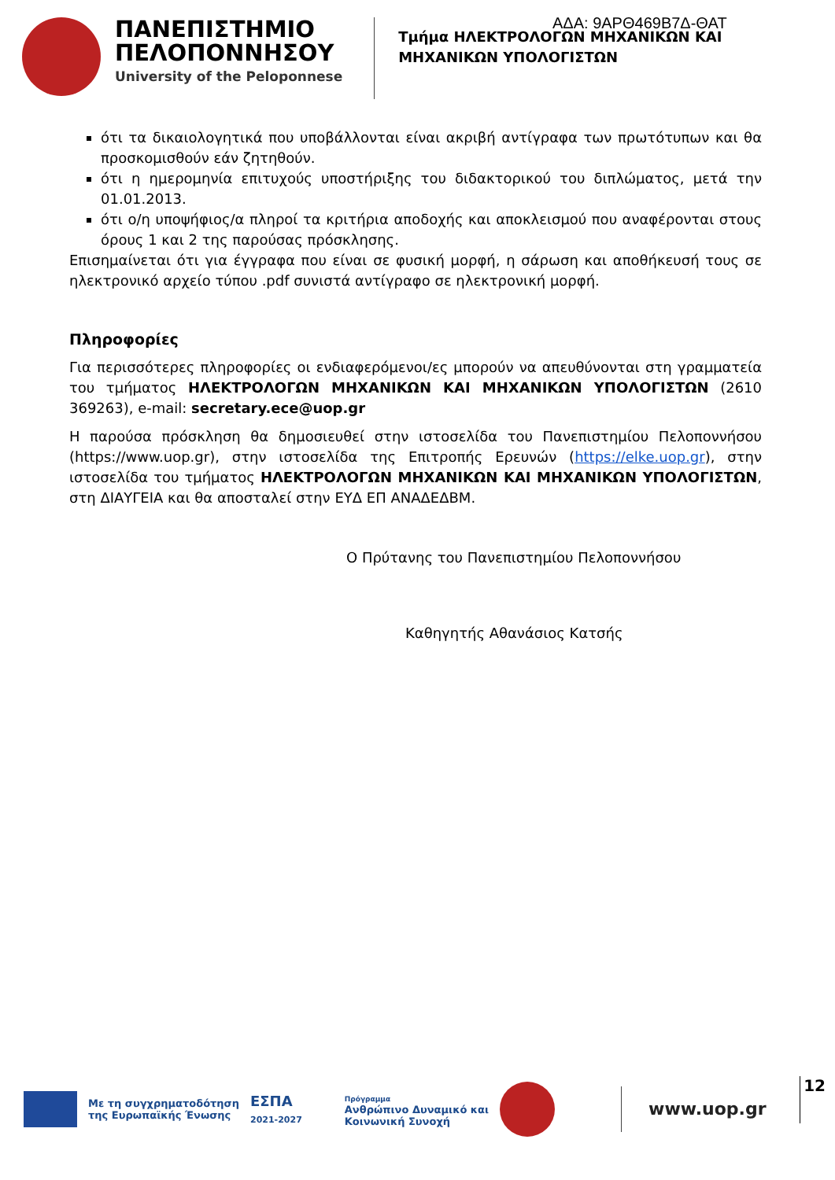ΑΔΑ: 9ΑΡΘ469Β7Δ-ΘΑΤ
ΠΑΝΕΠΙΣΤΗΜΙΟ
ΠΕΛΟΠΟΝΝΗΣΟΥ
University of the Peloponnese
Τμήμα ΗΛΕΚΤΡΟΛΟΓΩΝ ΜΗΧΑΝΙΚΩΝ ΚΑΙ
ΜΗΧΑΝΙΚΩΝ ΥΠΟΛΟΓΙΣΤΩΝ
ότι τα δικαιολογητικά που υποβάλλονται είναι ακριβή αντίγραφα των πρωτότυπων και θα προσκομισθούν εάν ζητηθούν.
ότι η ημερομηνία επιτυχούς υποστήριξης του διδακτορικού του διπλώματος, μετά την 01.01.2013.
ότι ο/η υποψήφιος/α πληροί τα κριτήρια αποδοχής και αποκλεισμού που αναφέρονται στους όρους 1 και 2 της παρούσας πρόσκλησης.
Επισημαίνεται ότι για έγγραφα που είναι σε φυσική μορφή, η σάρωση και αποθήκευσή τους σε ηλεκτρονικό αρχείο τύπου .pdf συνιστά αντίγραφο σε ηλεκτρονική μορφή.
Πληροφορίες
Για περισσότερες πληροφορίες οι ενδιαφερόμενοι/ες μπορούν να απευθύνονται στη γραμματεία του τμήματος ΗΛΕΚΤΡΟΛΟΓΩΝ ΜΗΧΑΝΙΚΩΝ ΚΑΙ ΜΗΧΑΝΙΚΩΝ ΥΠΟΛΟΓΙΣΤΩΝ (2610 369263), e-mail: secretary.ece@uop.gr
Η παρούσα πρόσκληση θα δημοσιευθεί στην ιστοσελίδα του Πανεπιστημίου Πελοποννήσου (https://www.uop.gr), στην ιστοσελίδα της Επιτροπής Ερευνών (https://elke.uop.gr), στην ιστοσελίδα του τμήματος ΗΛΕΚΤΡΟΛΟΓΩΝ ΜΗΧΑΝΙΚΩΝ ΚΑΙ ΜΗΧΑΝΙΚΩΝ ΥΠΟΛΟΓΙΣΤΩΝ, στη ΔΙΑΥΓΕΙΑ και θα αποσταλεί στην ΕΥΔ ΕΠ ΑΝΑΔΕΔΒΜ.
Ο Πρύτανης του Πανεπιστημίου Πελοποννήσου
Καθηγητής Αθανάσιος Κατσής
Με τη συγχρηματοδότηση
της Ευρωπαϊκής Ένωσης
ΕΣΠΑ
2021-2027
Πρόγραμμα
Ανθρώπινο Δυναμικό και
Κοινωνική Συνοχή
www.uop.gr
12